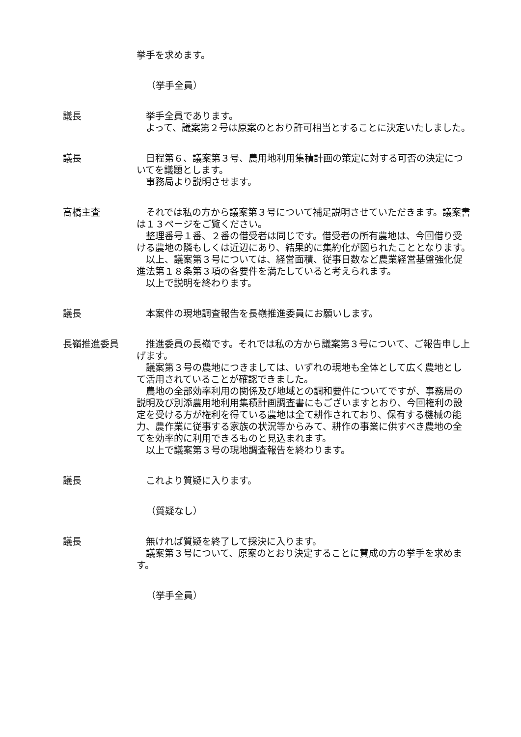挙手を求めます。
（挙手全員）
議長 挙手全員であります。
よって、議案第２号は原案のとおり許可相当とすることに決定いたしました。
議長 日程第６、議案第３号、農用地利用集積計画の策定に対する可否の決定についてを議題とします。
事務局より説明させます。
高橋主査 それでは私の方から議案第３号について補足説明させていただきます。議案書は１３ページをご覧ください。
整理番号１番、２番の借受者は同じです。借受者の所有農地は、今回借り受ける農地の隣もしくは近辺にあり、結果的に集約化が図られたこととなります。
以上、議案第３号については、経営面積、従事日数など農業経営基盤強化促進法第１８条第３項の各要件を満たしていると考えられます。
以上で説明を終わります。
議長 本案件の現地調査報告を長嶺推進委員にお願いします。
長嶺推進委員 推進委員の長嶺です。それでは私の方から議案第３号について、ご報告申し上げます。
議案第３号の農地につきましては、いずれの現地も全体として広く農地として活用されていることが確認できました。
農地の全部効率利用の関係及び地域との調和要件についてですが、事務局の説明及び別添農用地利用集積計画調査書にもございますとおり、今回権利の設定を受ける方が権利を得ている農地は全て耕作されており、保有する機械の能力、農作業に従事する家族の状況等からみて、耕作の事業に供すべき農地の全てを効率的に利用できるものと見込まれます。
以上で議案第３号の現地調査報告を終わります。
議長 これより質疑に入ります。
（質疑なし）
議長 無ければ質疑を終了して採決に入ります。
議案第３号について、原案のとおり決定することに賛成の方の挙手を求めます。
（挙手全員）